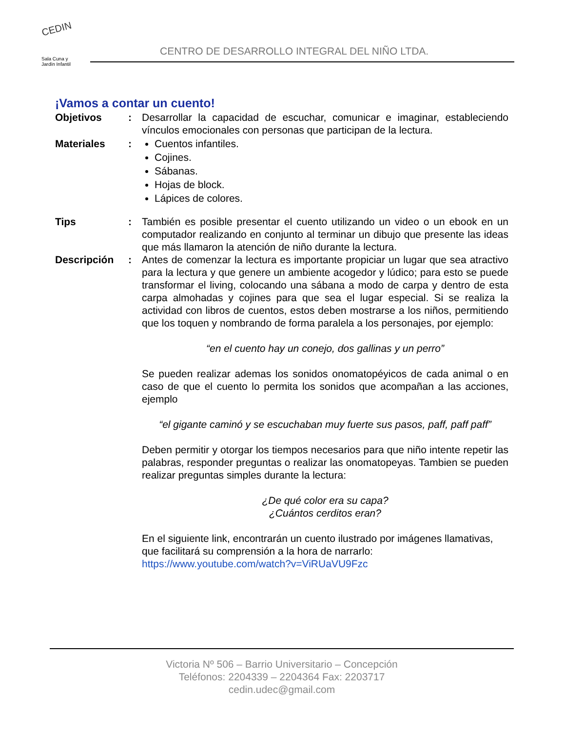CEDIN
Sala Cuna y
Jardín Infantil
CENTRO DE DESARROLLO INTEGRAL DEL NIÑO LTDA.
¡Vamos a contar un cuento!
Objetivos : Desarrollar la capacidad de escuchar, comunicar e imaginar, estableciendo vínculos emocionales con personas que participan de la lectura.
Materiales : Cuentos infantiles.
Cojines.
Sábanas.
Hojas de block.
Lápices de colores.
Tips : También es posible presentar el cuento utilizando un video o un ebook en un computador realizando en conjunto al terminar un dibujo que presente las ideas que más llamaron la atención de niño durante la lectura.
Descripción : Antes de comenzar la lectura es importante propiciar un lugar que sea atractivo para la lectura y que genere un ambiente acogedor y lúdico; para esto se puede transformar el living, colocando una sábana a modo de carpa y dentro de esta carpa almohadas y cojines para que sea el lugar especial. Si se realiza la actividad con libros de cuentos, estos deben mostrarse a los niños, permitiendo que los toquen y nombrando de forma paralela a los personajes, por ejemplo:
“en el cuento hay un conejo, dos gallinas y un perro”
Se pueden realizar ademas los sonidos onomatopéyicos de cada animal o en caso de que el cuento lo permita los sonidos que acompañan a las acciones, ejemplo
“el gigante caminó y se escuchaban muy fuerte sus pasos, paff, paff paff”
Deben permitir y otorgar los tiempos necesarios para que niño intente repetir las palabras, responder preguntas o realizar las onomatopeyas. Tambien se pueden realizar preguntas simples durante la lectura:
¿De qué color era su capa?
¿Cuántos cerditos eran?
En el siguiente link, encontrarán un cuento ilustrado por imágenes llamativas, que facilitará su comprensión a la hora de narrarlo:
https://www.youtube.com/watch?v=ViRUaVU9Fzc
Victoria Nº 506 – Barrio Universitario – Concepción
Teléfonos: 2204339 – 2204364 Fax: 2203717
cedin.udec@gmail.com